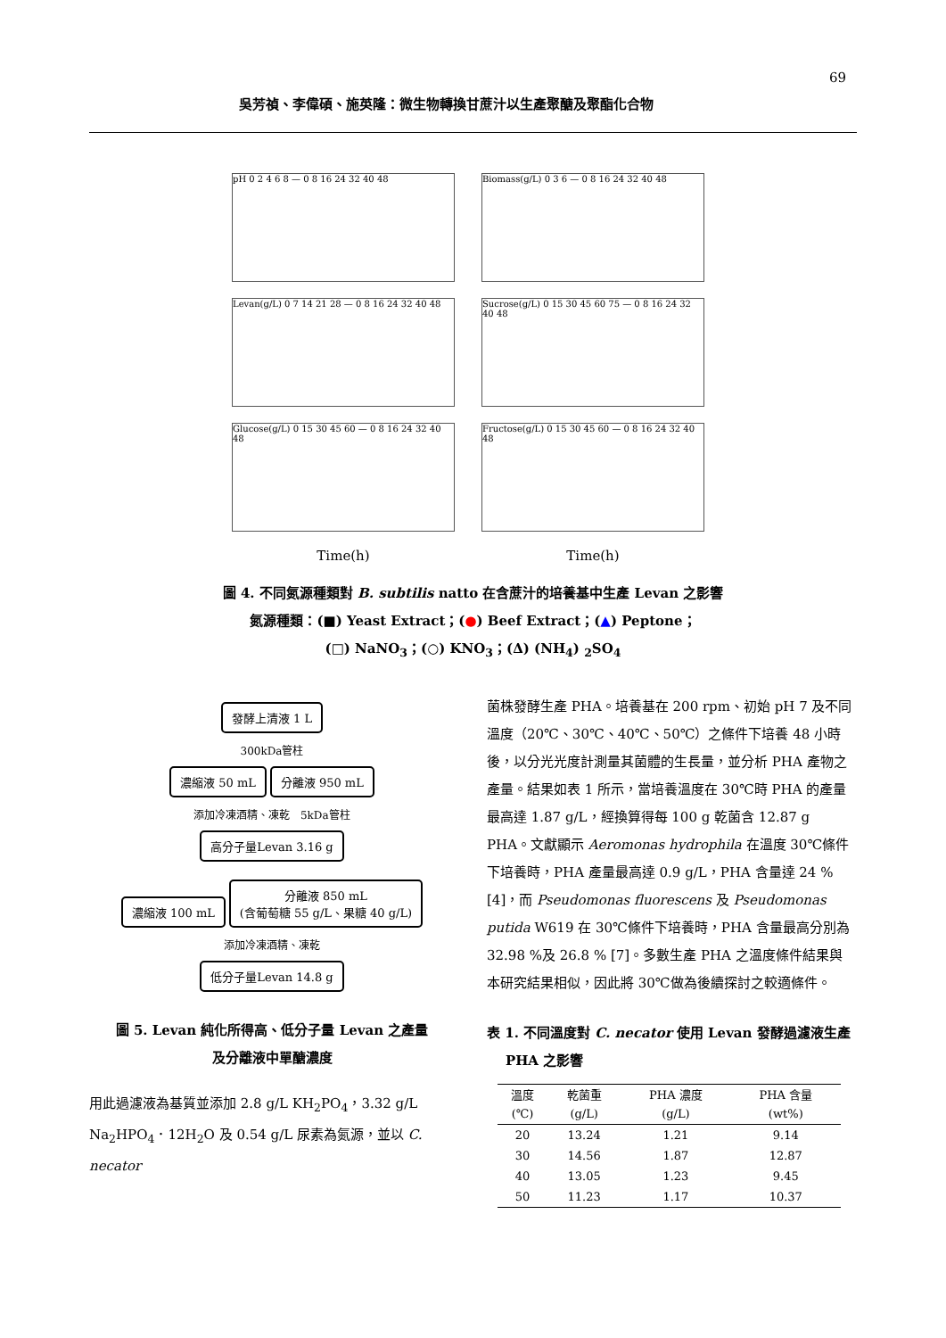69
吳芳禎、李偉碩、施英隆：微生物轉換甘蔗汁以生產聚醣及聚酯化合物
pH 0 2 4 6 8 — 0 8 16 24 32 40 48
Biomass(g/L) 0 3 6 — 0 8 16 24 32 40 48
Levan(g/L) 0 7 14 21 28 — 0 8 16 24 32 40 48
Sucrose(g/L) 0 15 30 45 60 75 — 0 8 16 24 32 40 48
Glucose(g/L) 0 15 30 45 60 — 0 8 16 24 32 40 48
Fructose(g/L) 0 15 30 45 60 — 0 8 16 24 32 40 48
Time(h)
Time(h)
圖 4. 不同氮源種類對 B. subtilis natto 在含蔗汁的培養基中生產 Levan 之影響
氮源種類：(■) Yeast Extract；(●) Beef Extract；(▲) Peptone；
(□) NaNO<sub>3</sub>；(○) KNO<sub>3</sub>；(Δ) (NH<sub>4</sub>) <sub>2</sub>SO<sub>4</sub>
發酵上清液 1 L
300kDa管柱
濃縮液 50 mL 分離液 950 mL
添加冷凍酒精、凍乾 5kDa管柱
高分子量Levan 3.16 g
濃縮液 100 mL
分離液 850 mL
(含葡萄糖 55 g/L、果糖 40 g/L)
添加冷凍酒精、凍乾
低分子量Levan 14.8 g
圖 5. Levan 純化所得高、低分子量 Levan 之產量
及分離液中單醣濃度
用此過濾液為基質並添加 2.8 g/L KH<sub>2</sub>PO<sub>4</sub>，3.32 g/L Na<sub>2</sub>HPO<sub>4</sub>．12H<sub>2</sub>O 及 0.54 g/L 尿素為氮源，並以 C. necator
菌株發酵生產 PHA。培養基在 200 rpm、初始 pH 7 及不同溫度（20℃、30℃、40℃、50℃）之條件下培養 48 小時後，以分光光度計測量其菌體的生長量，並分析 PHA 產物之產量。結果如表 1 所示，當培養溫度在 30℃時 PHA 的產量最高達 1.87 g/L，經換算得每 100 g 乾菌含 12.87 g PHA。文獻顯示 Aeromonas hydrophila 在溫度 30℃條件下培養時，PHA 產量最高達 0.9 g/L，PHA 含量達 24 % [4]，而 Pseudomonas fluorescens 及 Pseudomonas putida W619 在 30℃條件下培養時，PHA 含量最高分別為 32.98 %及 26.8 % [7]。多數生產 PHA 之溫度條件結果與本研究結果相似，因此將 30℃做為後續探討之較適條件。
表 1. 不同溫度對 C. necator 使用 Levan 發酵過濾液生產
PHA 之影響
| 溫度 (℃) | 乾菌重 (g/L) | PHA 濃度 (g/L) | PHA 含量 (wt%) |
| --- | --- | --- | --- |
| 20 | 13.24 | 1.21 | 9.14 |
| 30 | 14.56 | 1.87 | 12.87 |
| 40 | 13.05 | 1.23 | 9.45 |
| 50 | 11.23 | 1.17 | 10.37 |